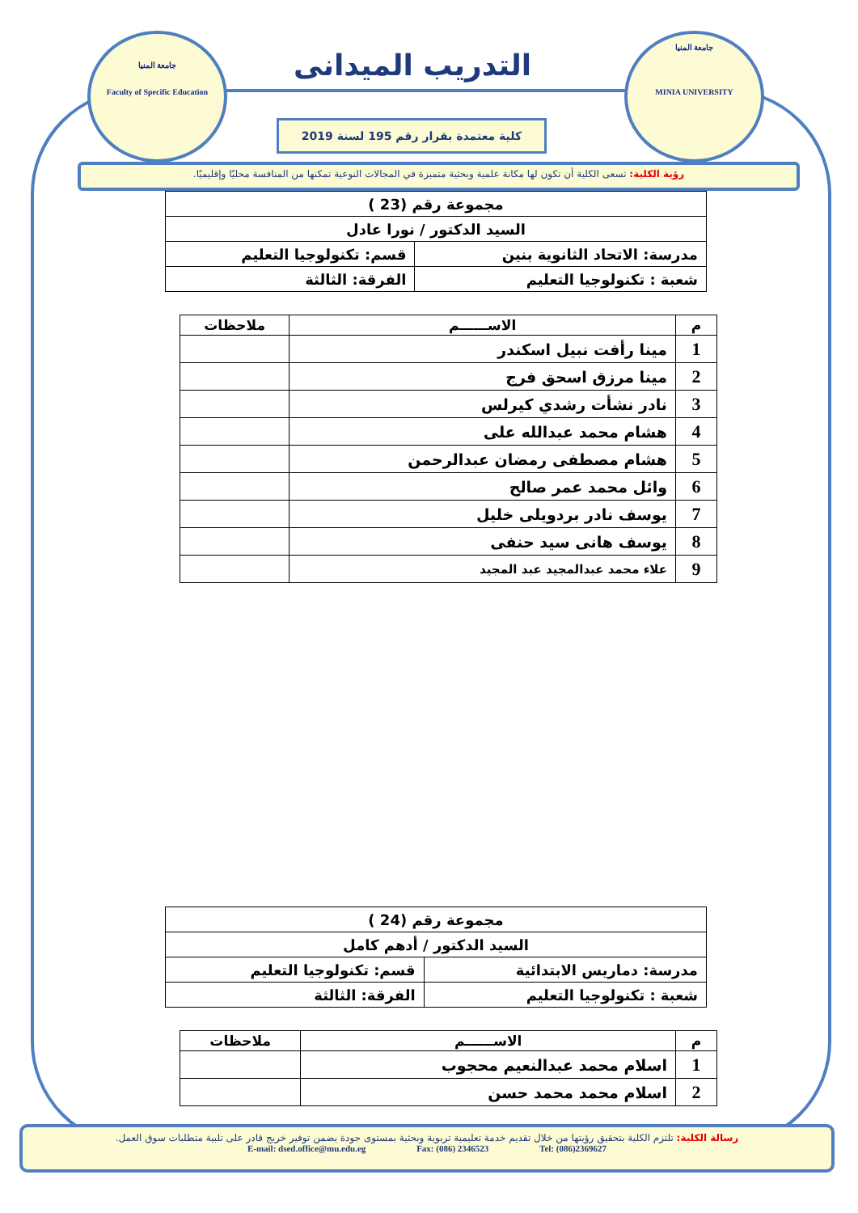جامعة المنيا
Faculty of Specific Education
التدريب الميدانى
كلية معتمدة بقرار رقم 195 لسنة 2019
جامعة المنيا
MINIA UNIVERSITY
رؤية الكلية: تسعى الكلية أن تكون لها مكانة علمية وبحثية متميزة في المجالات النوعية تمكنها من المنافسة محليًا وإقليميًا.
| مجموعة رقم (23 ) | |
| السيد الدكتور / نورا عادل | |
| مدرسة: الاتحاد الثانوية بنين | قسم: تكنولوجيا التعليم |
| شعبة : تكنولوجيا التعليم | الفرقة: الثالثة |
| م | الاســــــم | ملاحظات |
| --- | --- | --- |
| 1 | مينا رأفت نبيل اسكندر | |
| 2 | مينا مرزق اسحق فرج | |
| 3 | نادر نشأت رشدي كيرلس | |
| 4 | هشام محمد عبدالله على | |
| 5 | هشام مصطفى رمضان عبدالرحمن | |
| 6 | وائل محمد عمر صالح | |
| 7 | يوسف نادر بردويلى خليل | |
| 8 | يوسف هانى سيد حنفى | |
| 9 | علاء محمد عبدالمجيد عبد المجيد | |
| مجموعة رقم (24 ) | |
| السيد الدكتور / أدهم كامل | |
| مدرسة: دماريس الابتدائية | قسم: تكنولوجيا التعليم |
| شعبة : تكنولوجيا التعليم | الفرقة: الثالثة |
| م | الاســــــم | ملاحظات |
| --- | --- | --- |
| 1 | اسلام محمد عبدالنعيم محجوب | |
| 2 | اسلام محمد محمد حسن | |
رسالة الكلية: تلتزم الكلية بتحقيق رؤيتها من خلال تقديم خدمة تعليمية تربوية وبحثية بمستوى جودة يضمن توفير خريج قادر على تلبية متطلبات سوق العمل.
E-mail: dsed.office@mu.edu.eg Fax: (086) 2346523 Tel: (086)2369627